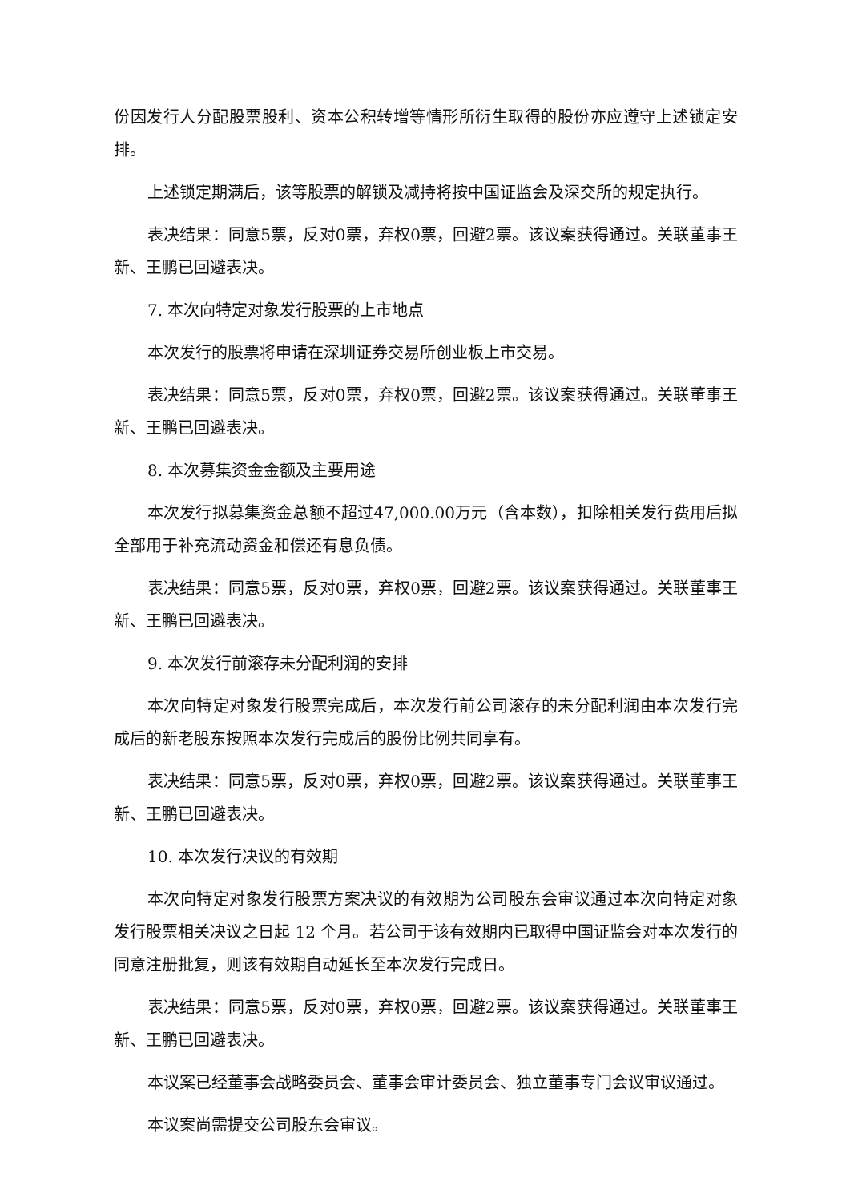份因发行人分配股票股利、资本公积转增等情形所衍生取得的股份亦应遵守上述锁定安排。
上述锁定期满后，该等股票的解锁及减持将按中国证监会及深交所的规定执行。
表决结果：同意5票，反对0票，弃权0票，回避2票。该议案获得通过。关联董事王新、王鹏已回避表决。
7. 本次向特定对象发行股票的上市地点
本次发行的股票将申请在深圳证券交易所创业板上市交易。
表决结果：同意5票，反对0票，弃权0票，回避2票。该议案获得通过。关联董事王新、王鹏已回避表决。
8. 本次募集资金金额及主要用途
本次发行拟募集资金总额不超过47,000.00万元（含本数），扣除相关发行费用后拟全部用于补充流动资金和偿还有息负债。
表决结果：同意5票，反对0票，弃权0票，回避2票。该议案获得通过。关联董事王新、王鹏已回避表决。
9. 本次发行前滚存未分配利润的安排
本次向特定对象发行股票完成后，本次发行前公司滚存的未分配利润由本次发行完成后的新老股东按照本次发行完成后的股份比例共同享有。
表决结果：同意5票，反对0票，弃权0票，回避2票。该议案获得通过。关联董事王新、王鹏已回避表决。
10. 本次发行决议的有效期
本次向特定对象发行股票方案决议的有效期为公司股东会审议通过本次向特定对象发行股票相关决议之日起 12 个月。若公司于该有效期内已取得中国证监会对本次发行的同意注册批复，则该有效期自动延长至本次发行完成日。
表决结果：同意5票，反对0票，弃权0票，回避2票。该议案获得通过。关联董事王新、王鹏已回避表决。
本议案已经董事会战略委员会、董事会审计委员会、独立董事专门会议审议通过。
本议案尚需提交公司股东会审议。